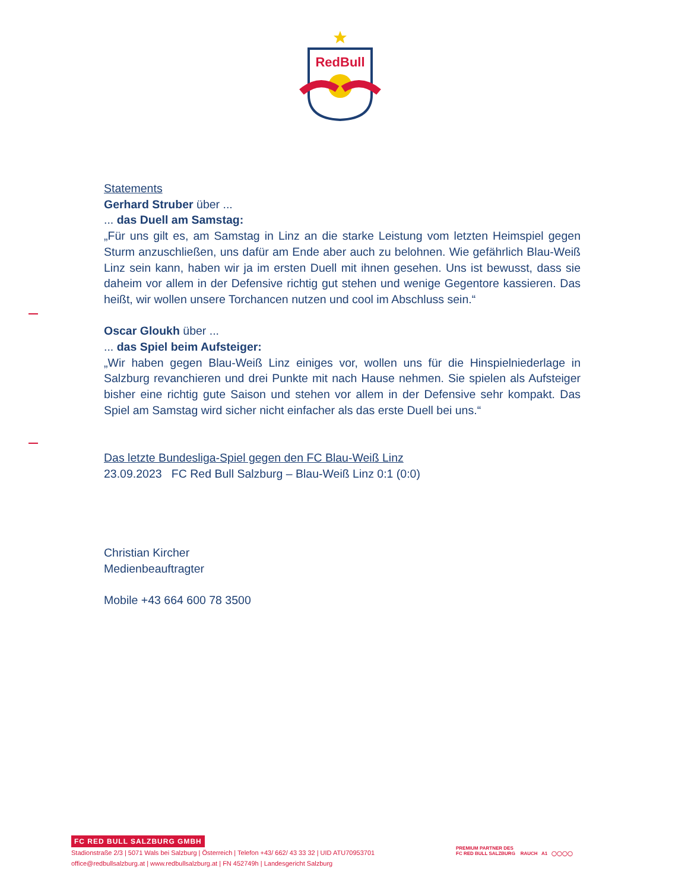RedBull
Statements
Gerhard Struber über ...
... das Duell am Samstag:
„Für uns gilt es, am Samstag in Linz an die starke Leistung vom letzten Heimspiel gegen Sturm anzuschließen, uns dafür am Ende aber auch zu belohnen. Wie gefährlich Blau-Weiß Linz sein kann, haben wir ja im ersten Duell mit ihnen gesehen. Uns ist bewusst, dass sie daheim vor allem in der Defensive richtig gut stehen und wenige Gegentore kassieren. Das heißt, wir wollen unsere Torchancen nutzen und cool im Abschluss sein.“
Oscar Gloukh über ...
... das Spiel beim Aufsteiger:
„Wir haben gegen Blau-Weiß Linz einiges vor, wollen uns für die Hinspielniederlage in Salzburg revanchieren und drei Punkte mit nach Hause nehmen. Sie spielen als Aufsteiger bisher eine richtig gute Saison und stehen vor allem in der Defensive sehr kompakt. Das Spiel am Samstag wird sicher nicht einfacher als das erste Duell bei uns.“
Das letzte Bundesliga-Spiel gegen den FC Blau-Weiß Linz
23.09.2023 FC Red Bull Salzburg – Blau-Weiß Linz 0:1 (0:0)
Christian Kircher
Medienbeauftragter
Mobile +43 664 600 78 3500
FC RED BULL SALZBURG GMBH
Stadionstraße 2/3 | 5071 Wals bei Salzburg | Österreich | Telefon +43/ 662/ 43 33 32 | UID ATU70953701
office@redbullsalzburg.at | www.redbullsalzburg.at | FN 452749h | Landesgericht Salzburg
PREMIUM PARTNER DES
FC RED BULL SALZBURG RAUCH A1 ◯◯◯◯